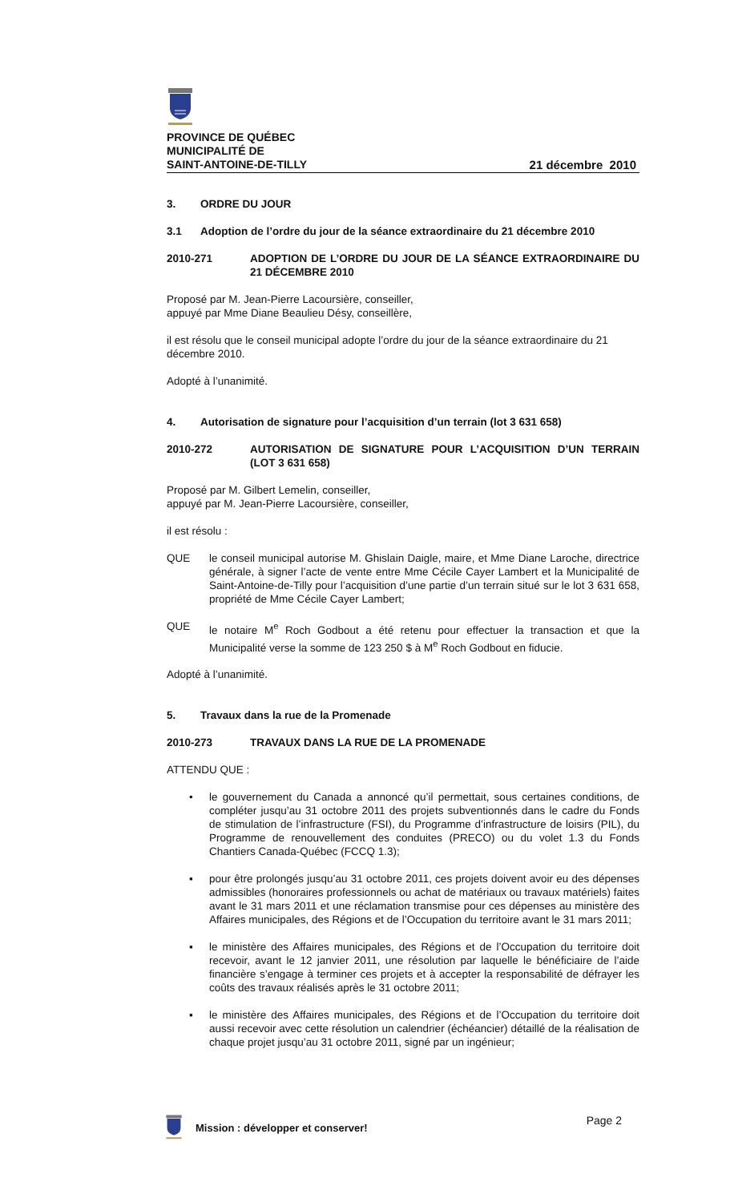PROVINCE DE QUÉBEC
MUNICIPALITÉ DE
SAINT-ANTOINE-DE-TILLY
21 décembre 2010
3. ORDRE DU JOUR
3.1 Adoption de l’ordre du jour de la séance extraordinaire du 21 décembre 2010
2010-271 ADOPTION DE L’ORDRE DU JOUR DE LA SÉANCE EXTRAORDINAIRE DU 21 DÉCEMBRE 2010
Proposé par M. Jean-Pierre Lacoursière, conseiller,
appuyé par Mme Diane Beaulieu Désy, conseillère,
il est résolu que le conseil municipal adopte l’ordre du jour de la séance extraordinaire du 21 décembre 2010.
Adopté à l’unanimité.
4. Autorisation de signature pour l’acquisition d’un terrain (lot 3 631 658)
2010-272 AUTORISATION DE SIGNATURE POUR L’ACQUISITION D’UN TERRAIN (LOT 3 631 658)
Proposé par M. Gilbert Lemelin, conseiller,
appuyé par M. Jean-Pierre Lacoursière, conseiller,
il est résolu :
QUE le conseil municipal autorise M. Ghislain Daigle, maire, et Mme Diane Laroche, directrice générale, à signer l’acte de vente entre Mme Cécile Cayer Lambert et la Municipalité de Saint-Antoine-de-Tilly pour l’acquisition d’une partie d’un terrain situé sur le lot 3 631 658, propriété de Mme Cécile Cayer Lambert;
QUE le notaire M<sup>e</sup> Roch Godbout a été retenu pour effectuer la transaction et que la Municipalité verse la somme de 123 250 $ à M<sup>e</sup> Roch Godbout en fiducie.
Adopté à l’unanimité.
5. Travaux dans la rue de la Promenade
2010-273 TRAVAUX DANS LA RUE DE LA PROMENADE
ATTENDU QUE :
• le gouvernement du Canada a annoncé qu’il permettait, sous certaines conditions, de compléter jusqu’au 31 octobre 2011 des projets subventionnés dans le cadre du Fonds de stimulation de l’infrastructure (FSI), du Programme d’infrastructure de loisirs (PIL), du Programme de renouvellement des conduites (PRECO) ou du volet 1.3 du Fonds Chantiers Canada-Québec (FCCQ 1.3);
▪ pour être prolongés jusqu’au 31 octobre 2011, ces projets doivent avoir eu des dépenses admissibles (honoraires professionnels ou achat de matériaux ou travaux matériels) faites avant le 31 mars 2011 et une réclamation transmise pour ces dépenses au ministère des Affaires municipales, des Régions et de l’Occupation du territoire avant le 31 mars 2011;
▪ le ministère des Affaires municipales, des Régions et de l’Occupation du territoire doit recevoir, avant le 12 janvier 2011, une résolution par laquelle le bénéficiaire de l’aide financière s’engage à terminer ces projets et à accepter la responsabilité de défrayer les coûts des travaux réalisés après le 31 octobre 2011;
▪ le ministère des Affaires municipales, des Régions et de l’Occupation du territoire doit aussi recevoir avec cette résolution un calendrier (échéancier) détaillé de la réalisation de chaque projet jusqu’au 31 octobre 2011, signé par un ingénieur;
Mission : développer et conserver! Page 2